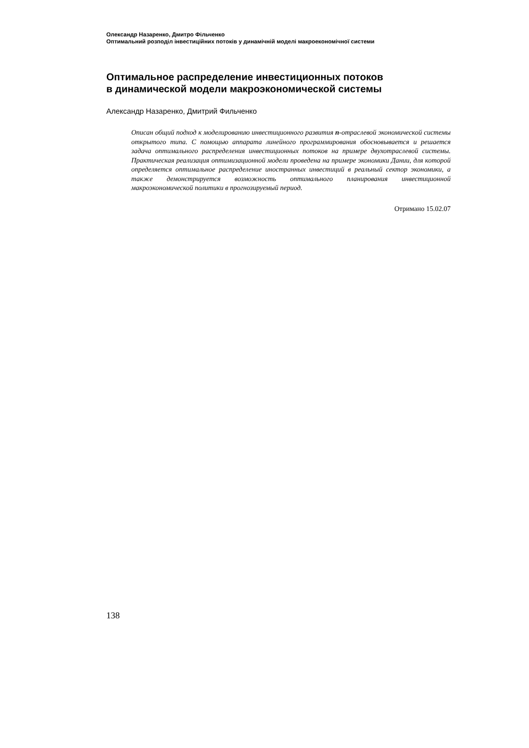Олександр Назаренко, Дмитро Фільченко
Оптимальний розподіл інвестиційних потоків у динамічній моделі макроекономічної системи
Оптимальное распределение инвестиционных потоков
в динамической модели макроэкономической системы
Александр Назаренко, Дмитрий Фильченко
Описан общий подход к моделированию инвестиционного развития n-отраслевой экономической системы открытого типа. С помощью аппарата линейного программирования обосновывается и решается задача оптимального распределения инвестиционных потоков на примере двухотраслевой системы. Практическая реализация оптимизационной модели проведена на примере экономики Дании, для которой определяется оптимальное распределение иностранных инвестиций в реальный сектор экономики, а также демонстрируется возможность оптимального планирования инвестиционной макроэкономической политики в прогнозируемый период.
Отримано 15.02.07
138